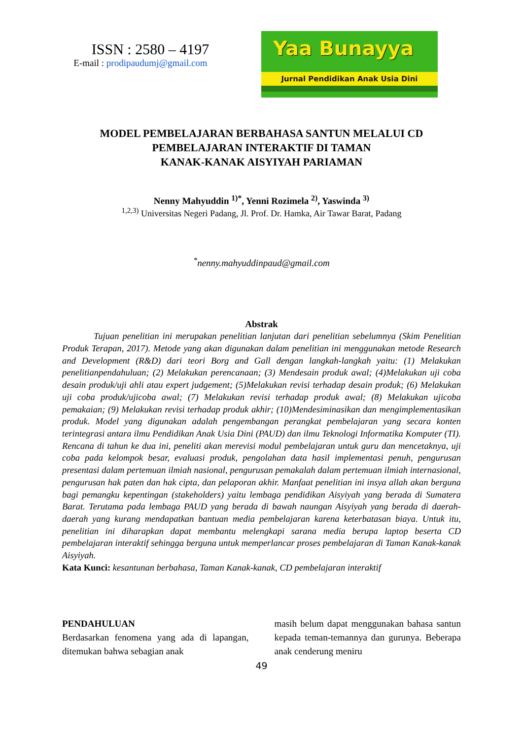ISSN : 2580 – 4197
E-mail : prodipaudumj@gmail.com
Yaa Bunayya
Jurnal Pendidikan Anak Usia Dini
MODEL PEMBELAJARAN BERBAHASA SANTUN MELALUI CD
PEMBELAJARAN INTERAKTIF DI TAMAN
KANAK-KANAK AISYIYAH PARIAMAN
Nenny Mahyuddin <sup>1)*</sup>, Yenni Rozimela <sup>2)</sup>, Yaswinda <sup>3)</sup>
<sup>1,2,3)</sup> Universitas Negeri Padang, Jl. Prof. Dr. Hamka, Air Tawar Barat, Padang
<sup>*</sup> nenny.mahyuddinpaud@gmail.com
Abstrak
Tujuan penelitian ini merupakan penelitian lanjutan dari penelitian sebelumnya (Skim Penelitian Produk Terapan, 2017). Metode yang akan digunakan dalam penelitian ini menggunakan metode Research and Development (R&D) dari teori Borg and Gall dengan langkah-langkah yaitu: (1) Melakukan penelitianpendahuluan; (2) Melakukan perencanaan; (3) Mendesain produk awal; (4)Melakukan uji coba desain produk/uji ahli atau expert judgement; (5)Melakukan revisi terhadap desain produk; (6) Melakukan uji coba produk/ujicoba awal; (7) Melakukan revisi terhadap produk awal; (8) Melakukan ujicoba pemakaian; (9) Melakukan revisi terhadap produk akhir; (10)Mendesiminasikan dan mengimplementasikan produk. Model yang digunakan adalah pengembangan perangkat pembelajaran yang secara konten terintegrasi antara ilmu Pendidikan Anak Usia Dini (PAUD) dan ilmu Teknologi Informatika Komputer (TI). Rencana di tahun ke dua ini, peneliti akan merevisi modul pembelajaran untuk guru dan mencetaknya, uji coba pada kelompok besar, evaluasi produk, pengolahan data hasil implementasi penuh, pengurusan presentasi dalam pertemuan ilmiah nasional, pengurusan pemakalah dalam pertemuan ilmiah internasional, pengurusan hak paten dan hak cipta, dan pelaporan akhir. Manfaat penelitian ini insya allah akan berguna bagi pemangku kepentingan (stakeholders) yaitu lembaga pendidikan Aisyiyah yang berada di Sumatera Barat. Terutama pada lembaga PAUD yang berada di bawah naungan Aisyiyah yang berada di daerah-daerah yang kurang mendapatkan bantuan media pembelajaran karena keterbatasan biaya. Untuk itu, penelitian ini diharapkan dapat membantu melengkapi sarana media berupa laptop beserta CD pembelajaran interaktif sehingga berguna untuk memperlancar proses pembelajaran di Taman Kanak-kanak Aisyiyah.
Kata Kunci: kesantunan berbahasa, Taman Kanak-kanak, CD pembelajaran interaktif
PENDAHULUAN
Berdasarkan fenomena yang ada di lapangan, ditemukan bahwa sebagian anak
masih belum dapat menggunakan bahasa santun kepada teman-temannya dan gurunya. Beberapa anak cenderung meniru
49